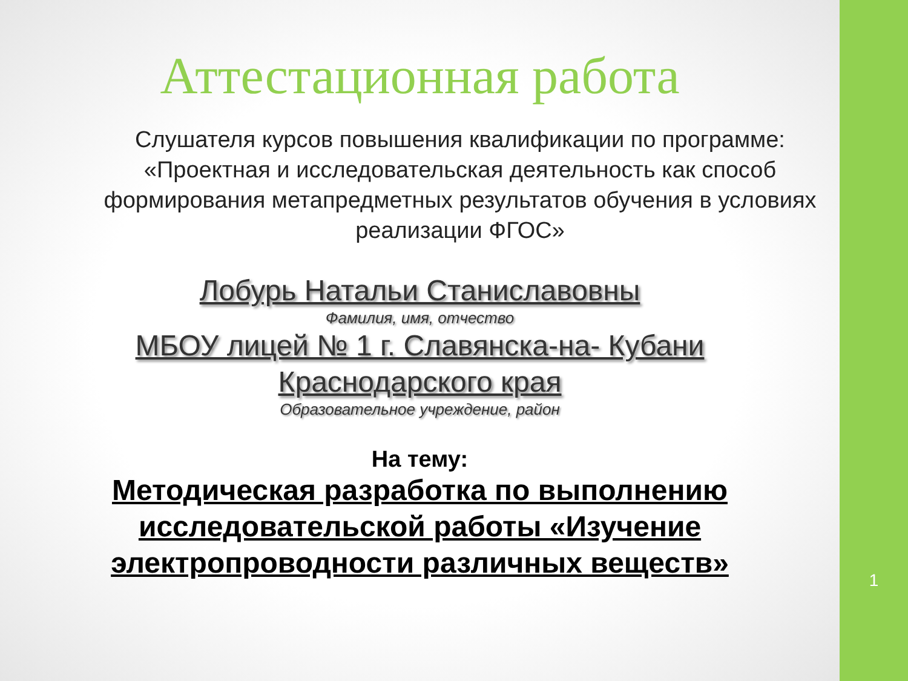Аттестационная работа
Слушателя курсов повышения квалификации по программе: «Проектная и исследовательская деятельность как способ формирования метапредметных результатов обучения в условиях реализации ФГОС»
Лобурь Натальи Станиславовны
Фамилия, имя, отчество
МБОУ лицей № 1 г. Славянска-на- Кубани
Краснодарского края
Образовательное учреждение, район
На тему:
Методическая разработка по выполнению
исследовательской работы «Изучение
электропроводности различных веществ»
1